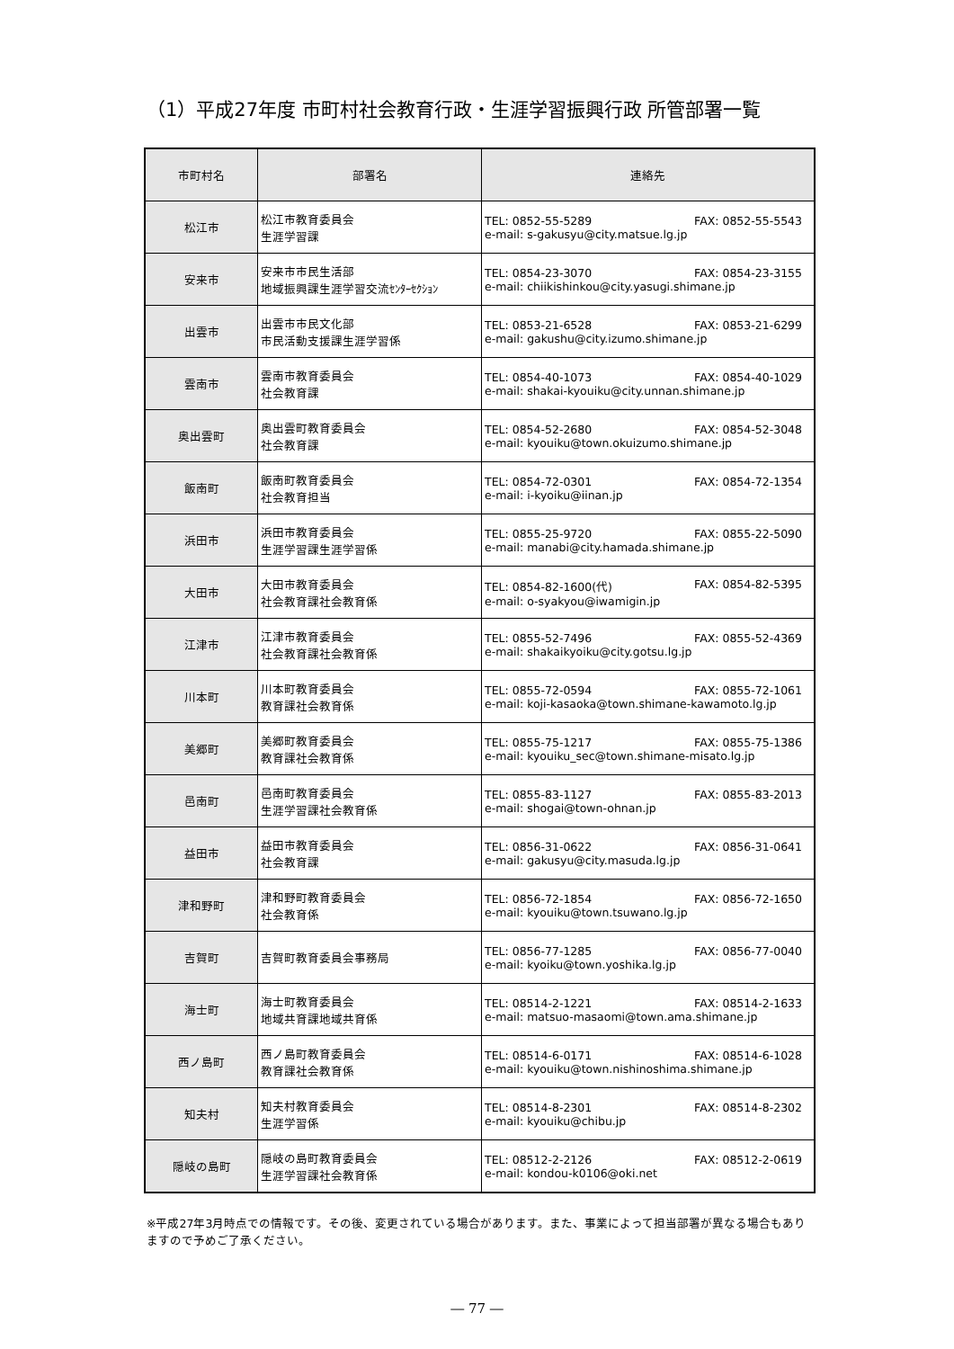（1）平成27年度 市町村社会教育行政・生涯学習振興行政 所管部署一覧
| 市町村名 | 部署名 | 連絡先 |
| --- | --- | --- |
| 松江市 | 松江市教育委員会 生涯学習課 | TEL: 0852-55-5289 FAX: 0852-55-5543 e-mail: s-gakusyu@city.matsue.lg.jp |
| 安来市 | 安来市市民生活部 地域振興課生涯学習交流ｾﾝﾀｰｾｸｼｮﾝ | TEL: 0854-23-3070 FAX: 0854-23-3155 e-mail: chiikishinkou@city.yasugi.shimane.jp |
| 出雲市 | 出雲市市民文化部 市民活動支援課生涯学習係 | TEL: 0853-21-6528 FAX: 0853-21-6299 e-mail: gakushu@city.izumo.shimane.jp |
| 雲南市 | 雲南市教育委員会 社会教育課 | TEL: 0854-40-1073 FAX: 0854-40-1029 e-mail: shakai-kyouiku@city.unnan.shimane.jp |
| 奥出雲町 | 奥出雲町教育委員会 社会教育課 | TEL: 0854-52-2680 FAX: 0854-52-3048 e-mail: kyouiku@town.okuizumo.shimane.jp |
| 飯南町 | 飯南町教育委員会 社会教育担当 | TEL: 0854-72-0301 FAX: 0854-72-1354 e-mail: i-kyoiku@iinan.jp |
| 浜田市 | 浜田市教育委員会 生涯学習課生涯学習係 | TEL: 0855-25-9720 FAX: 0855-22-5090 e-mail: manabi@city.hamada.shimane.jp |
| 大田市 | 大田市教育委員会 社会教育課社会教育係 | TEL: 0854-82-1600(代) FAX: 0854-82-5395 e-mail: o-syakyou@iwamigin.jp |
| 江津市 | 江津市教育委員会 社会教育課社会教育係 | TEL: 0855-52-7496 FAX: 0855-52-4369 e-mail: shakaikyoiku@city.gotsu.lg.jp |
| 川本町 | 川本町教育委員会 教育課社会教育係 | TEL: 0855-72-0594 FAX: 0855-72-1061 e-mail: koji-kasaoka@town.shimane-kawamoto.lg.jp |
| 美郷町 | 美郷町教育委員会 教育課社会教育係 | TEL: 0855-75-1217 FAX: 0855-75-1386 e-mail: kyouiku_sec@town.shimane-misato.lg.jp |
| 邑南町 | 邑南町教育委員会 生涯学習課社会教育係 | TEL: 0855-83-1127 FAX: 0855-83-2013 e-mail: shogai@town-ohnan.jp |
| 益田市 | 益田市教育委員会 社会教育課 | TEL: 0856-31-0622 FAX: 0856-31-0641 e-mail: gakusyu@city.masuda.lg.jp |
| 津和野町 | 津和野町教育委員会 社会教育係 | TEL: 0856-72-1854 FAX: 0856-72-1650 e-mail: kyouiku@town.tsuwano.lg.jp |
| 吉賀町 | 吉賀町教育委員会事務局 | TEL: 0856-77-1285 FAX: 0856-77-0040 e-mail: kyoiku@town.yoshika.lg.jp |
| 海士町 | 海士町教育委員会 地域共育課地域共育係 | TEL: 08514-2-1221 FAX: 08514-2-1633 e-mail: matsuo-masaomi@town.ama.shimane.jp |
| 西ノ島町 | 西ノ島町教育委員会 教育課社会教育係 | TEL: 08514-6-0171 FAX: 08514-6-1028 e-mail: kyouiku@town.nishinoshima.shimane.jp |
| 知夫村 | 知夫村教育委員会 生涯学習係 | TEL: 08514-8-2301 FAX: 08514-8-2302 e-mail: kyouiku@chibu.jp |
| 隠岐の島町 | 隠岐の島町教育委員会 生涯学習課社会教育係 | TEL: 08512-2-2126 FAX: 08512-2-0619 e-mail: kondou-k0106@oki.net |
※平成27年3月時点での情報です。その後、変更されている場合があります。また、事業によって担当部署が異なる場合もありますので予めご了承ください。
― 77 ―